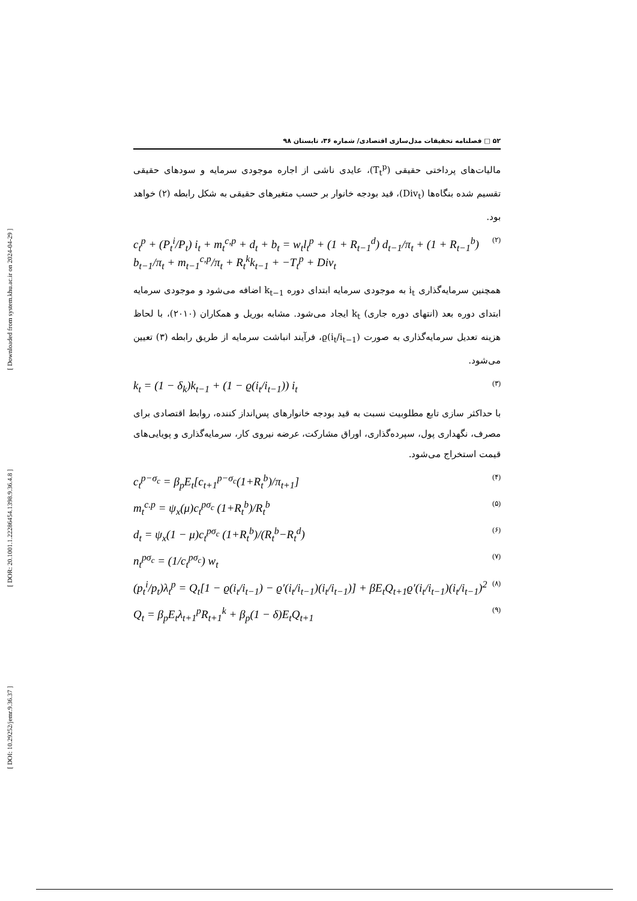[ DOI: 10.29252/jemr.9.36.37 ] [ DOR: 20.1001.1.22286454.1398.9.36.4.8 ] [ Downloaded from system.khu.ac.ir on 2024-04-29 ]
۵۲ □ فصلنامه تحقیقات مدل‌سازی اقتصادی/ شماره ۳۶، تابستان ۹۸
مالیات‌های پرداختی حقیقی (T<sub>t</sub><sup>p</sup>)، عایدی ناشی از اجاره موجودی سرمایه و سودهای حقیقی تقسیم شده بنگاه‌ها (Div<sub>t</sub>)، قید بودجه خانوار بر حسب متغیرهای حقیقی به شکل رابطه (۲) خواهد بود.
c<sub>t</sub><sup>p</sup> + (P<sub>t</sub><sup>i</sup>/P<sub>t</sub>) i<sub>t</sub> + m<sub>t</sub><sup>c,p</sup> + d<sub>t</sub> + b<sub>t</sub> = w<sub>t</sub>l<sub>t</sub><sup>p</sup> + (1 + R<sub>t−1</sub><sup>d</sup>) d<sub>t−1</sub>/π<sub>t</sub> + (1 + R<sub>t−1</sub><sup>b</sup>) b<sub>t−1</sub>/π<sub>t</sub> + m<sub>t−1</sub><sup>c,p</sup>/π<sub>t</sub> + R<sub>t</sub><sup>k</sup>k<sub>t−1</sub> + −T<sub>t</sub><sup>p</sup> + Div<sub>t</sub> (۲)
همچنین سرمایه‌گذاری i<sub>t</sub> به موجودی سرمایه ابتدای دوره k<sub>t−1</sub> اضافه می‌شود و موجودی سرمایه ابتدای دوره بعد (انتهای دوره جاری) k<sub>t</sub> ایجاد می‌شود. مشابه بوریل و همکاران (۲۰۱۰)، با لحاظ هزینه تعدیل سرمایه‌گذاری به صورت ϱ(i<sub>t</sub>/i<sub>t−1</sub>)، فرآیند انباشت سرمایه از طریق رابطه (۳) تعیین می‌شود.
k<sub>t</sub> = (1 − δ<sub>k</sub>)k<sub>t−1</sub> + (1 − ϱ(i<sub>t</sub>/i<sub>t−1</sub>)) i<sub>t</sub> (۳)
با حداکثر سازی تابع مطلوبیت نسبت به قید بودجه خانوارهای پس‌انداز کننده، روابط اقتصادی برای مصرف، نگهداری پول، سپرده‌گذاری، اوراق مشارکت، عرضه نیروی کار، سرمایه‌گذاری و پویایی‌های قیمت استخراج می‌شود.
c<sub>t</sub><sup>p−σ<sub>c</sub></sup> = β<sub>p</sub>E<sub>t</sub>[c<sub>t+1</sub><sup>p−σ<sub>c</sub></sup>(1+R<sub>t</sub><sup>b</sup>)/π<sub>t+1</sub>] (۴)
m<sub>t</sub><sup>c.p</sup> = ψ<sub>x</sub>(μ)c<sub>t</sub><sup>pσ<sub>c</sub></sup> (1+R<sub>t</sub><sup>b</sup>)/R<sub>t</sub><sup>b</sup> (۵)
d<sub>t</sub> = ψ<sub>x</sub>(1 − μ)c<sub>t</sub><sup>pσ<sub>c</sub></sup> (1+R<sub>t</sub><sup>b</sup>)/(R<sub>t</sub><sup>b</sup>−R<sub>t</sub><sup>d</sup>) (۶)
n<sub>t</sub><sup>pσ<sub>c</sub></sup> = (1/c<sub>t</sub><sup>pσ<sub>c</sub></sup>) w<sub>t</sub> (۷)
(p<sub>t</sub><sup>i</sup>/p<sub>t</sub>)λ<sub>t</sub><sup>p</sup> = Q<sub>t</sub>[1 − ϱ(i<sub>t</sub>/i<sub>t−1</sub>) − ϱ′(i<sub>t</sub>/i<sub>t−1</sub>)(i<sub>t</sub>/i<sub>t−1</sub>)] + βE<sub>t</sub>Q<sub>t+1</sub>ϱ′(i<sub>t</sub>/i<sub>t−1</sub>)(i<sub>t</sub>/i<sub>t−1</sub>)<sup>2</sup> (۸)
Q<sub>t</sub> = β<sub>p</sub>E<sub>t</sub>λ<sub>t+1</sub><sup>p</sup>R<sub>t+1</sub><sup>k</sup> + β<sub>p</sub>(1 − δ)E<sub>t</sub>Q<sub>t+1</sub> (۹)